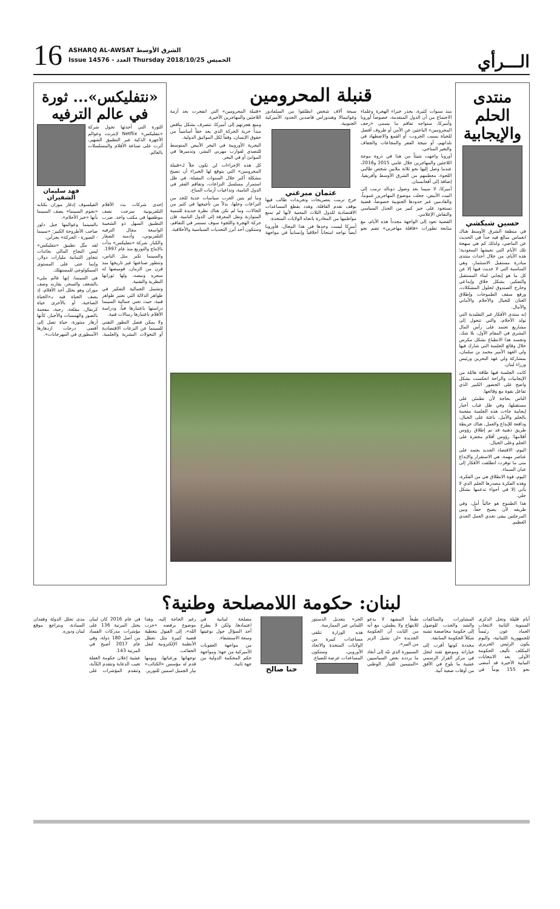الـــرأي
16
ASHARQ AL-AWSAT الشرق الأوسط
Issue 14576 - العدد Thursday 2018/10/25 الخميس
منتدى الحلم والإيجابية
حسين شبكشي
في منطقة الشرق الأوسط هناك انغماس مبالغ فيه جداً في الحديث عن الماضي، ولذلك كم هي مبهجة تلك الأيام التي تعيشها السعودية؛ هذه الأيام، من خلال أحداث منتدى مبادرة مستقبل الاستثمار، وهي المناسبة التي لا حديث فيها إلا عن كل ما هو إيجابي لبناء المستقبل والتفكير، بشكل خلاق وإبداعي وخارج الصندوق لحلول المشكلات، ورفع سقف الطموحات وإطلاق العنان للخيال والأحلام والأماني والآمال.
إنه منتدى الأفكار غير التقليدية التي تولد الأحلام، والتي تتحول إلى مشاريع تعتمد على رأس المال البشري في المقام الأول، بلا شك. وتجسد هذا الانطباع بشكل مكرس خلال وقائع الجلسة التي شارك فيها ولي العهد الأمير محمد بن سلمان، بمشاركة ولي عهد البحرين ورئيس وزراء لبنان.
كانت الجلسة فيها طاقة هائلة من الإيجابيات والراحة انعكست بشكل واضح على الحضور الكبير الذي تفاعل بقوة مع وقائعها.
الناس بحاجة لأن تطمئن على مستقبلها، وفي ظل غياب أخبار إيجابية جاءت هذه الجلسة مفعمة بالحلم والأمل، باعثة على الخيال، ودافعة للإبداع والعمل. هناك خريطة طريق ذهنية قد تم إطلاق رؤوس أقلامها؛ رؤوس أقلام محفزة على الحلم وعلى الخيال.
اليوم، الاقتصاد الجديد يعتمد على عناصر مهمة، هي الاستقرار والإبداع متى ما توفرت انطلقت الأفكار إلى عنان السماء.
اليوم، قوة الانطلاق هي من الفكرة، وهذه الفكرة مصدرها الحلم الذي لا يأتي إلا في أجواء تدعمها بشكل جلي.
هذا الطموح هو حالياً أمل، وفي طريقه لأن يصبح حقاً، وبين المرحلتين يبقى تحدي العمل الجدي العظيم.
قنبلة المحرومين
منذ سنوات كثيرة، يحذر خبراء الهجرة وعلماء الاجتماع من أن الدول المتقدمة، خصوصاً أوروبا وأميركا، ستواجه تفاقم ما يسمى «زحف المحرومين» الباحثين عن الأمن أو ظروف أفضل للحياة بسبب الحروب، أو القمع والاضطهاد في بلدانهم، أو نتيجة الفقر والمجاعات والجفاف والتغير المناخي.
أوروبا واجهت شيئاً من هذا في ذروة موجة اللاجئين والمهاجرين خلال عامي 2015 و2016، عندما وصل إليها نحو ثلاثة ملايين شخص طالبي اللجوء، معظمهم من الشرق الأوسط وأفريقيا، إضافة إلى أفغانستان.
أميركا، لا سيما بعد وصول دونالد ترمب إلى البيت الأبيض، جعلت موضوع المهاجرين عموماً، والقادمين عبر حدودها الجنوبية خصوصاً، قضية تستحوذ على حيز كبير من الجدل السياسي والنقاش الإعلامي.
القضية تعود إلى الواجهة مجدداً هذه الأيام، مع متابعة تطورات «قافلة مهاجرين» تضم نحو سبعة آلاف شخص انطلقوا من السلفادور وغواتيمالا وهندوراس قاصدين الحدود الأميركية الجنوبية.
عثمان ميرغني
خرج ترمب بتصريحات وتغريدات طالب فيها بوقف تقدم القافلة، وهدد بقطع المساعدات الاقتصادية للدول الثلاث المعنية لأنها لم تمنع مواطنيها من المغادرة باتجاه الولايات المتحدة.
أميركا ليست وحدها في هذا المجال، فأوروبا أيضاً تواجه امتحاناً أخلاقياً وإنسانياً في مواجهة «قنبلة المحرومين» التي انفجرت بعد أزمة اللاجئين والمهاجرين الأخيرة.
ومنع هجرتهم إلى أميركا، تتصرف بشكل يناقض مبدأ حرية الحركة الذي يعد حقاً أساسياً من حقوق الإنسان، وفقاً لكل المواثيق الدولية.
البحرية الأوروبية في البحر الأبيض المتوسط للتصدي لقوارب مهربي البشر، وتدميرها في الموانئ أو في البحر.
كل هذه الإجراءات لن تكون حلاً لـ«قنبلة المحرومين» التي يتوقع لها الخبراء أن تصبح مشكلة أكبر خلال السنوات المقبلة، في ظل استمرار مسلسل النزاعات، وتفاقم الفقر في الدول النامية، وتداعيات أزمات المناخ.
وما لم يتبن الغرب سياسات جدية للحد من النزاعات وحلها، بدلاً من تأجيجها في كثير من الحالات، وما لم تكن هناك نظرة جديدة للتنمية المتوازنة ونقل المعرفة إلى الدول النامية، فإن حركة الهجرة واللجوء سوف تستمر في التفاقم، وستكون أحد أبرز التحديات السياسية والأخلاقية.
«نتفليكس»... ثورة في عالم الترفيه
الثورة التي أحدثها تحول شركة «نتفليكس» Netflix لإنترنت وعوالم الأجهزة الذكية عبر التطبيق الشهير، أثرت على صناعة الأفلام والمسلسلات بالعالم.
فهد سليمان الشقيران
إحدى شركات بث الأفلام التلفزيونية سرحت نصف موظفيها في مكتب واحد. ضرب التطبيق السهل ذو الشعبية الواسعة مجال الترفيه التلفزيوني، وأدمنه الصغار والكبار. شركة «نتفليكس» بدأت بالإنتاج والتوزيع منذ عام 1997.
والسينما تكبر مثل الناس، وتتطور صناعتها عبر تاريخها منذ قرن من الزمان. فوميضها له سحره ونبضه، ولها ثوراتها النظرية والتقنية.
وتشمل الجمالية التفكير في ظواهر الدلالة التي تعتبر ظواهر فنية، حيث تعني جمالية السينما دراستها باعتبارها فناً، ودراسة الأفلام باعتبارها رسالات فنية.
ولا يمكن فصل التطور التقني للسينما عن النزعات الاقتصادية أو التحولات البشرية والعلمية. الفيلسوف إدغار موران بكتابه «نجوم السينما» يصف السينما بأنها «خبز الأحلام».
بالسينما وعوالمها جيل دلوز صاحب الأطروحة الكبير: «سينما - الصورة - الحركة» بجزأين.
لقد مثّل تطبيق «نتفليكس» ليس النجاح المالي بعائدات تتجاوز الثمانية مليارات دولار، وإنما حتى على المستوى السيكولوجي للمستهلك.
هي السينما، إنها عالم مليء بالشغف والسحر، يقاربه وصف موران وهو يحلل أحد الأفلام، إذ يصف الحياة فيه بـ«الحياة الصاخبة، أو بالأحرى حياة كرنفال، مقنّعة، رحبة، مفعمة بالصور والهمسات والأخبار، كأنها أزهار منثورة، حياة تصل إلى أقصى درجات ازدهارها الأسطوري في المهرجانات».
لبنان: حكومة اللامصلحة وطنية؟
أيام قليلة وتحل الذكرى السنوية الثانية لانتخاب العماد عون رئيساً للجمهورية اللبنانية، واليوم يكون الرئيس الحريري المكلف تأليف الحكومة الأولى بعد الانتخابات النيابية الأخيرة قد أمضى نحو 155 يوماً في المشاورات والمناكفات والشد والجذب للوصول إلى حكومة محاصصة تشبه شكلاً الحكومة السابقة.
محددة كونها أقرب إلى خياراته وموضع ثقته لتحل في مركز القرار الرسمي عشية ما يلوح في الأفق من أوقات صعبة آتية.
طبعاً المشهد لا يدعو للابتهاج ولا يطمئن، مع أنه من الثابت أن الحكومة الجديدة «لن تشيل الزير من البير».
السنيورة الذي نبّه إلى أبعاد ما يردده بعض السياسيين «المتيمين للتيار الوطني الحر» بتعديل الدستور اللبناني عبر الممارسة.
هذه الوزارة تتلقى مساعدات كبيرة من الولايات المتحدة والاتحاد الأوروبي، وستكون المساعدات عرضة للضياع.
حنا صالح
مصلحة لبنانية في اعتمادها، ولكن لا يطرح أحد السؤال حول نوعيتها وسعة الاستشفاء.
من مواجهة العقوبات الأميركية من جهة؛ ومواجهة حكم المحكمة الدولية من جهة ثانية.
رغم الحاجة إليه، وهذا موضوع يرفضه «حزب الله»، إلى القبول بتغطية قضية كبيرة مثل تعطل الأنظمة الإلكترونية لنقل الحقائب.
توجهاتها ورغباتها، ويومها قدم له مؤسس «الكتائب» بيار الجميل اسمين للتوزير.
في عام 2016 كان لبنان يحتل المرتبة 136 على مؤشرات مدركات الفساد من أصل 180 دولة، وفي عام 2017 أصبح في المرتبة 143.
عشية إعلان حكومة الغفلة تغيب الدعابة وتتقدم الكآبة، وتتقدم المؤشرات على مدى تحلل الدولة وفقدان السيادة، وبتراجع موقع لبنان ودوره.